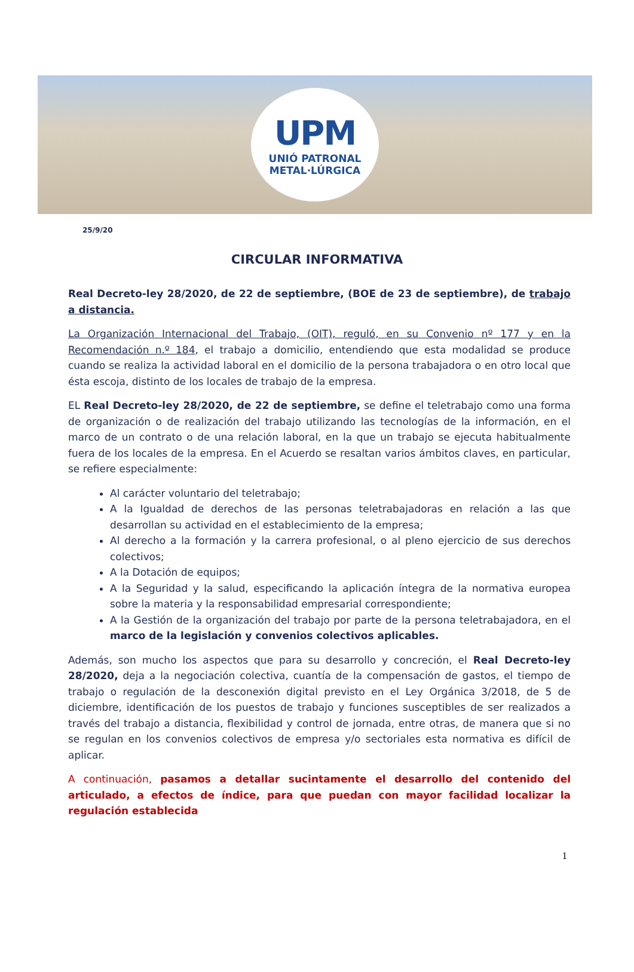UPM
UNIÓ PATRONAL
METAL·LÚRGICA
25/9/20
CIRCULAR INFORMATIVA
Real Decreto-ley 28/2020, de 22 de septiembre, (BOE de 23 de septiembre), de trabajo a distancia.
La Organización Internacional del Trabajo, (OIT), reguló, en su Convenio nº 177 y en la Recomendación n.º 184, el trabajo a domicilio, entendiendo que esta modalidad se produce cuando se realiza la actividad laboral en el domicilio de la persona trabajadora o en otro local que ésta escoja, distinto de los locales de trabajo de la empresa.
EL Real Decreto-ley 28/2020, de 22 de septiembre, se define el teletrabajo como una forma de organización o de realización del trabajo utilizando las tecnologías de la información, en el marco de un contrato o de una relación laboral, en la que un trabajo se ejecuta habitualmente fuera de los locales de la empresa. En el Acuerdo se resaltan varios ámbitos claves, en particular, se refiere especialmente:
Al carácter voluntario del teletrabajo;
A la Igualdad de derechos de las personas teletrabajadoras en relación a las que desarrollan su actividad en el establecimiento de la empresa;
Al derecho a la formación y la carrera profesional, o al pleno ejercicio de sus derechos colectivos;
A la Dotación de equipos;
A la Seguridad y la salud, especificando la aplicación íntegra de la normativa europea sobre la materia y la responsabilidad empresarial correspondiente;
A la Gestión de la organización del trabajo por parte de la persona teletrabajadora, en el marco de la legislación y convenios colectivos aplicables.
Además, son mucho los aspectos que para su desarrollo y concreción, el Real Decreto-ley 28/2020, deja a la negociación colectiva, cuantía de la compensación de gastos, el tiempo de trabajo o regulación de la desconexión digital previsto en el Ley Orgánica 3/2018, de 5 de diciembre, identificación de los puestos de trabajo y funciones susceptibles de ser realizados a través del trabajo a distancia, flexibilidad y control de jornada, entre otras, de manera que si no se regulan en los convenios colectivos de empresa y/o sectoriales esta normativa es difícil de aplicar.
A continuación, pasamos a detallar sucintamente el desarrollo del contenido del articulado, a efectos de índice, para que puedan con mayor facilidad localizar la regulación establecida
1